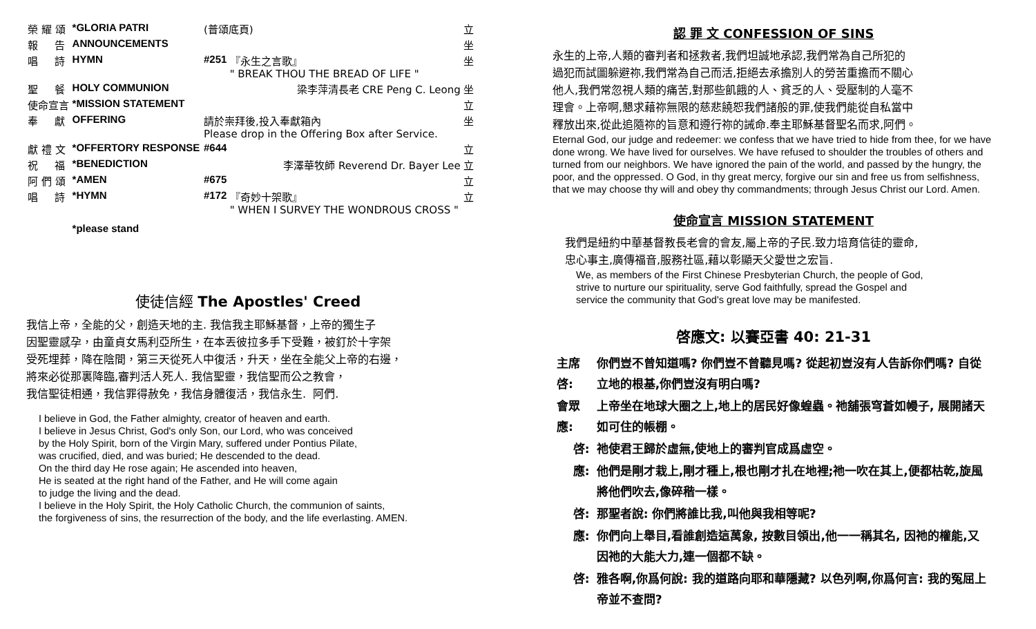| 榮 耀 頌 | *GLORIA PATRI | (普頌底頁) | | 立 |
| 報 告 | ANNOUNCEMENTS | | | 坐 |
| 唱 詩 | HYMN | #251 | 『永生之言歌』 " BREAK THOU THE BREAD OF LIFE " | 坐 |
| 聖 餐 | HOLY COMMUNION | 梁李萍清長老 CRE Peng C. Leong | | 坐 |
| 使命宣言 | *MISSION STATEMENT | | | 立 |
| 奉 獻 | OFFERING | 請於崇拜後,投入奉獻箱內 Please drop in the Offering Box after Service. | | 坐 |
| 獻 禮 文 | *OFFERTORY RESPONSE | #644 | | 立 |
| 祝 福 | *BENEDICTION | 李澤華牧師 Reverend Dr. Bayer Lee | | 立 |
| 阿 們 頌 | *AMEN | #675 | | 立 |
| 唱 詩 | *HYMN | #172 | 『奇妙十架歌』 " WHEN I SURVEY THE WONDROUS CROSS " | 立 |
| | *please stand | | | |
使徒信經 The Apostles' Creed
我信上帝，全能的父，創造天地的主. 我信我主耶穌基督，上帝的獨生子
因聖靈感孕，由童貞女馬利亞所生，在本丟彼拉多手下受難，被釘於十字架
受死埋葬，降在陰間，第三天從死人中復活，升天，坐在全能父上帝的右邊，
將來必從那裏降臨,審判活人死人. 我信聖靈，我信聖而公之教會，
我信聖徒相通，我信罪得赦免，我信身體復活，我信永生. 阿們.
I believe in God, the Father almighty, creator of heaven and earth.
I believe in Jesus Christ, God's only Son, our Lord, who was conceived
by the Holy Spirit, born of the Virgin Mary, suffered under Pontius Pilate,
was crucified, died, and was buried; He descended to the dead.
On the third day He rose again; He ascended into heaven,
He is seated at the right hand of the Father, and He will come again
to judge the living and the dead.
I believe in the Holy Spirit, the Holy Catholic Church, the communion of saints,
the forgiveness of sins, the resurrection of the body, and the life everlasting. AMEN.
認 罪 文 CONFESSION OF SINS
永生的上帝,人類的審判者和拯救者,我們坦誠地承認,我們常為自己所犯的
過犯而試圖躲避祢,我們常為自己而活,拒絕去承擔別人的勞苦重擔而不關心
他人,我們常忽視人類的痛苦,對那些飢餓的人、貧乏的人、受壓制的人毫不
理會。上帝啊,懇求藉祢無限的慈悲饒恕我們諸般的罪,使我們能從自私當中
釋放出來,從此追隨祢的旨意和遵行祢的誡命.奉主耶穌基督聖名而求,阿們。
Eternal God, our judge and redeemer: we confess that we have tried to hide from thee, for we have done wrong. We have lived for ourselves. We have refused to shoulder the troubles of others and turned from our neighbors. We have ignored the pain of the world, and passed by the hungry, the poor, and the oppressed. O God, in thy great mercy, forgive our sin and free us from selfishness, that we may choose thy will and obey thy commandments; through Jesus Christ our Lord. Amen.
使命宣言 MISSION STATEMENT
我們是紐約中華基督教長老會的會友,屬上帝的子民.致力培育信徒的靈命,
忠心事主,廣傳福音,服務社區,藉以彰顯天父愛世之宏旨.
We, as members of the First Chinese Presbyterian Church, the people of God,
strive to nurture our spirituality, serve God faithfully, spread the Gospel and
service the community that God's great love may be manifested.
啓應文: 以賽亞書 40: 21-31
| 主席啓: | 你們豈不曾知道嗎? 你們豈不曾聽見嗎? 從起初豈沒有人告訴你們嗎? 自從立地的根基,你們豈沒有明白嗎? |
| 會眾應: | 上帝坐在地球大圈之上,地上的居民好像蝗蟲。祂舖張穹蒼如幔子, 展開諸天如可住的帳棚。 |
| 啓: | 祂使君王歸於虛無,使地上的審判官成爲虛空。 |
| 應: | 他們是剛才栽上,剛才種上,根也剛才扎在地裡;祂一吹在其上,便都枯乾,旋風將他們吹去,像碎稭一樣。 |
| 啓: | 那聖者說: 你們將誰比我,叫他與我相等呢? |
| 應: | 你們向上舉目,看誰創造這萬象, 按數目領出,他一一稱其名, 因祂的權能,又因祂的大能大力,連一個都不缺。 |
| 啓: | 雅各啊,你爲何說: 我的道路向耶和華隱藏? 以色列啊,你爲何言: 我的冤屈上帝並不查問? |